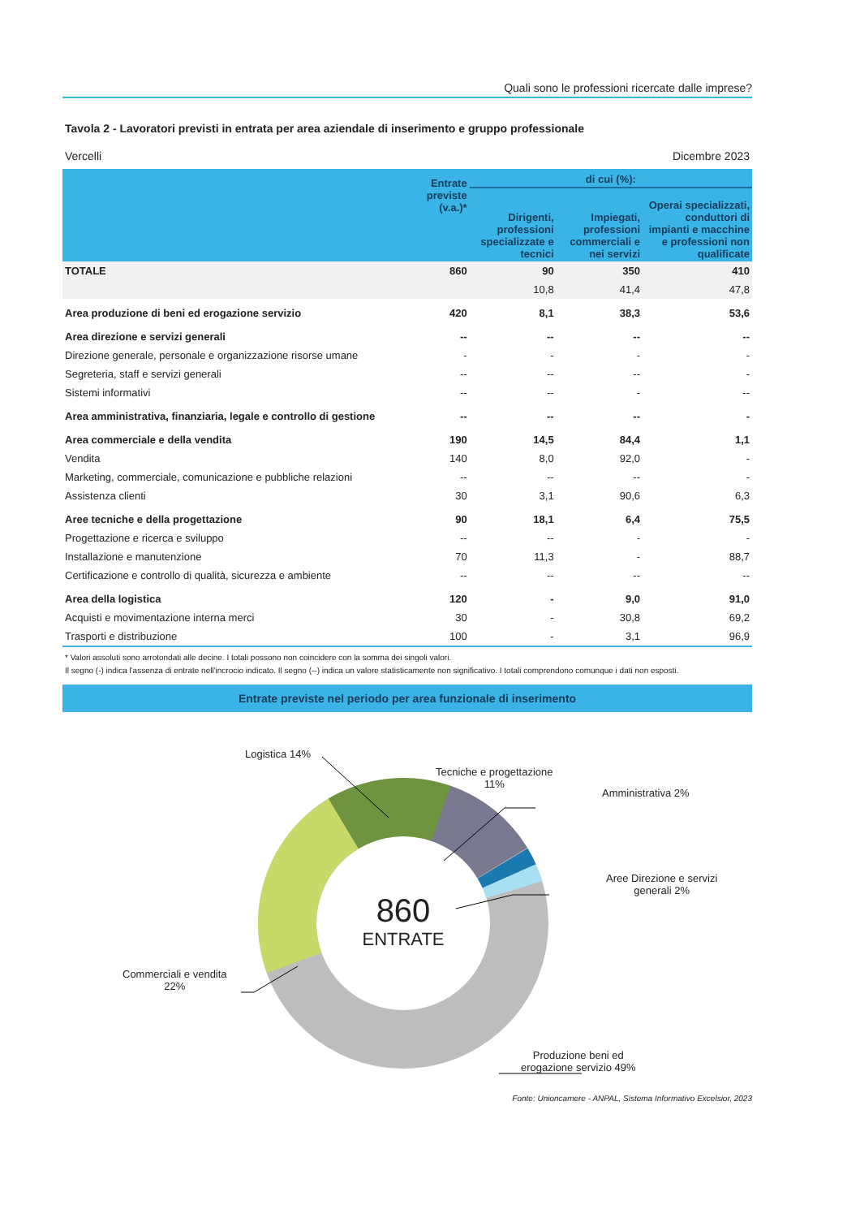Quali sono le professioni ricercate dalle imprese?
Tavola 2 - Lavoratori previsti in entrata per area aziendale di inserimento e gruppo professionale
Vercelli Dicembre 2023
| | Entrate previste (v.a.)* | di cui (%): | | |
| --- | --- | --- | --- | --- |
| | | Dirigenti, professioni specializzate e tecnici | Impiegati, professioni commerciali e nei servizi | Operai specializzati, conduttori di impianti e macchine e professioni non qualificate |
| TOTALE | 860 | 90 | 350 | 410 |
| | | 10,8 | 41,4 | 47,8 |
| Area produzione di beni ed erogazione servizio | 420 | 8,1 | 38,3 | 53,6 |
| Area direzione e servizi generali | -- | -- | -- | -- |
| Direzione generale, personale e organizzazione risorse umane | - | - | - | - |
| Segreteria, staff e servizi generali | -- | -- | -- | - |
| Sistemi informativi | -- | -- | - | -- |
| Area amministrativa, finanziaria, legale e controllo di gestione | -- | -- | -- | - |
| Area commerciale e della vendita | 190 | 14,5 | 84,4 | 1,1 |
| Vendita | 140 | 8,0 | 92,0 | - |
| Marketing, commerciale, comunicazione e pubbliche relazioni | -- | -- | -- | - |
| Assistenza clienti | 30 | 3,1 | 90,6 | 6,3 |
| Aree tecniche e della progettazione | 90 | 18,1 | 6,4 | 75,5 |
| Progettazione e ricerca e sviluppo | -- | -- | - | - |
| Installazione e manutenzione | 70 | 11,3 | - | 88,7 |
| Certificazione e controllo di qualità, sicurezza e ambiente | -- | -- | -- | -- |
| Area della logistica | 120 | - | 9,0 | 91,0 |
| Acquisti e movimentazione interna merci | 30 | - | 30,8 | 69,2 |
| Trasporti e distribuzione | 100 | - | 3,1 | 96,9 |
* Valori assoluti sono arrotondati alle decine. I totali possono non coincidere con la somma dei singoli valori.
Il segno (-) indica l'assenza di entrate nell'incrocio indicato. Il segno (--) indica un valore statisticamente non significativo. I totali comprendono comunque i dati non esposti.
Entrate previste nel periodo per area funzionale di inserimento
860
ENTRATE
Logistica 14%
Tecniche e progettazione
11%
Amministrativa 2%
Aree Direzione e servizi
generali 2%
Commerciali e vendita
22%
Produzione beni ed
erogazione servizio 49%
Fonte: Unioncamere - ANPAL, Sistema Informativo Excelsior, 2023